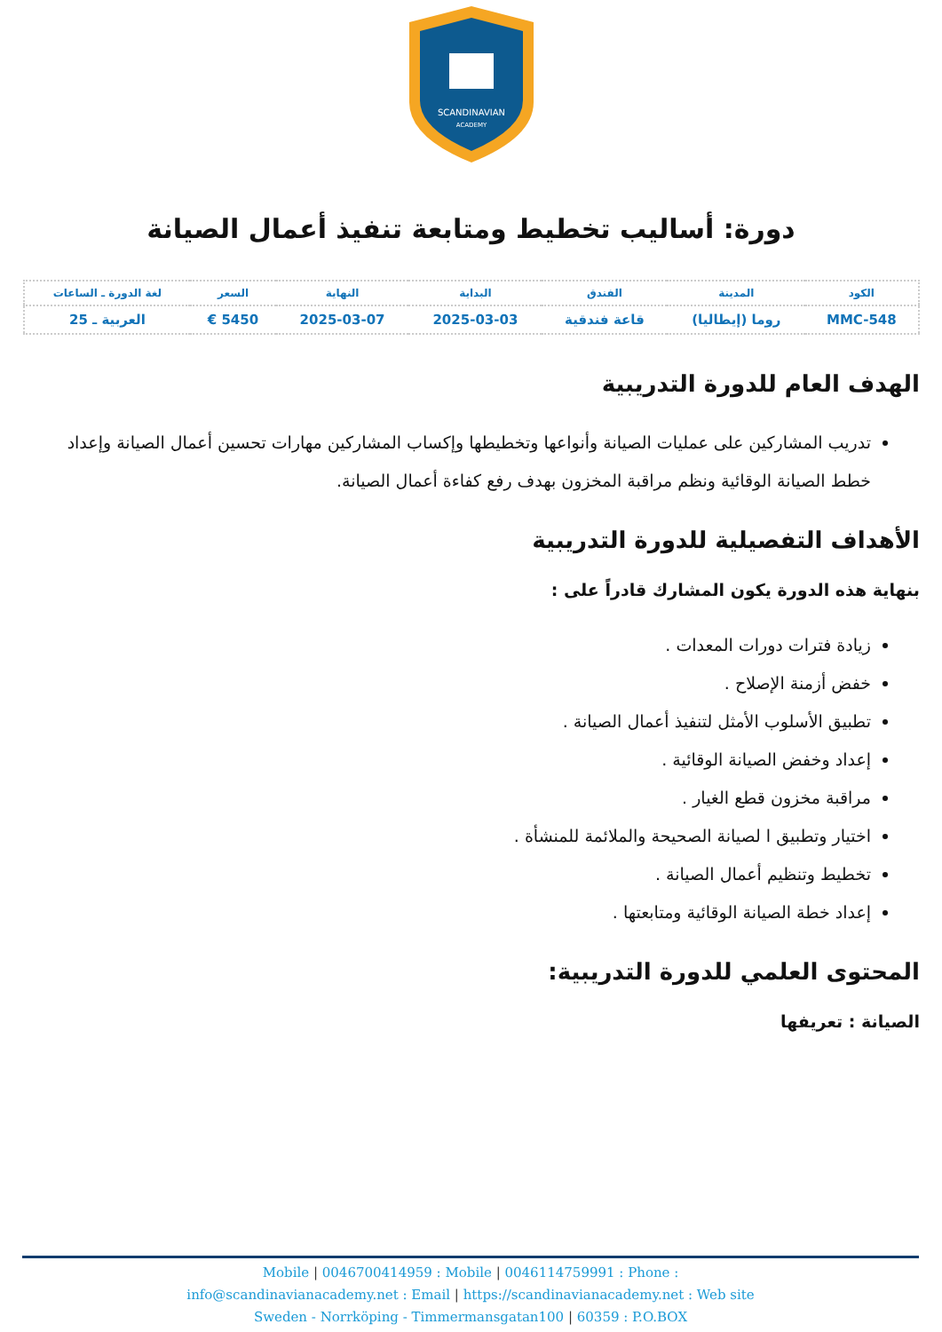SCANDINAVIAN
ACADEMY
دورة: أساليب تخطيط ومتابعة تنفيذ أعمال الصيانة
| الكود | المدينة | الفندق | البداية | النهاية | السعر | لغة الدورة ـ الساعات |
| --- | --- | --- | --- | --- | --- | --- |
| MMC-548 | روما (إيطاليا) | قاعة فندقية | 2025-03-03 | 2025-03-07 | 5450 € | العربية ـ 25 |
الهدف العام للدورة التدريبية
تدريب المشاركين على عمليات الصيانة وأنواعها وتخطيطها وإكساب المشاركين مهارات تحسين أعمال الصيانة وإعداد خطط الصيانة الوقائية ونظم مراقبة المخزون بهدف رفع كفاءة أعمال الصيانة.
الأهداف التفصيلية للدورة التدريبية
بنهاية هذه الدورة يكون المشارك قادراً على :
زيادة فترات دورات المعدات .
خفض أزمنة الإصلاح .
تطبيق الأسلوب الأمثل لتنفيذ أعمال الصيانة .
إعداد وخفض الصيانة الوقائية .
مراقبة مخزون قطع الغيار .
اختيار وتطبيق ا لصيانة الصحيحة والملائمة للمنشأة .
تخطيط وتنظيم أعمال الصيانة .
إعداد خطة الصيانة الوقائية ومتابعتها .
المحتوى العلمي للدورة التدريبية:
الصيانة : تعريفها
Mobile | 0046700414959 : Mobile | 0046114759991 : Phone :
info@scandinavianacademy.net : Email | https://scandinavianacademy.net : Web site
Sweden - Norrköping - Timmermansgatan100 | 60359 : P.O.BOX